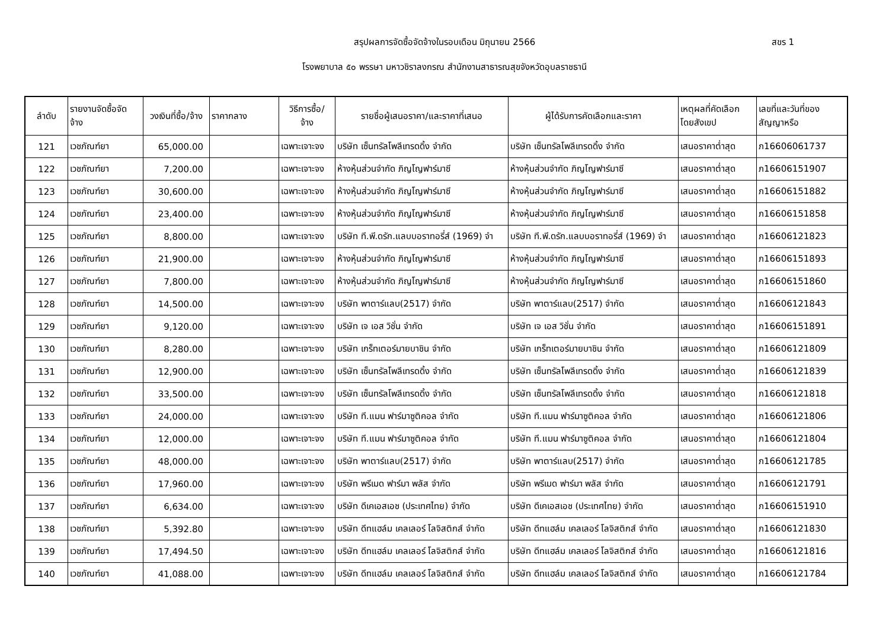สรุปผลการจัดซื้อจัดจ้างในรอบเดือน มิถุนายน 2566 สขร 1
โรงพยาบาล ๕๐ พรรษา มหาวชิราลงกรณ สำนักงานสาธารณสุขจังหวัดอุบลราชธานี
| ลำดับ | รายงานจัดซื้อจัด จ้าง | วงเงินที่ซื้อ/จ้าง | ราคากลาง | วิธีการซื้อ/ จ้าง | รายชื่อผู้เสนอราคา/และราคาที่เสนอ | ผู้ได้รับการคัดเลือกและราคา | เหตุผลที่คัดเลือก โดยสังเขป | เลขที่และวันที่ของ สัญญาหรือ |
| --- | --- | --- | --- | --- | --- | --- | --- | --- |
| 121 | เวชภัณฑ์ยา | 65,000.00 | | เฉพาะเจาะจง | บริษัท เซ็นทรัลโพลีเทรดดิ้ง จำกัด | บริษัท เซ็นทรัลโพลีเทรดดิ้ง จำกัด | เสนอราคาต่ำสุด | ภ16606061737 |
| 122 | เวชภัณฑ์ยา | 7,200.00 | | เฉพาะเจาะจง | ห้างหุ้นส่วนจำกัด ภิญโญฟาร์มาซี | ห้างหุ้นส่วนจำกัด ภิญโญฟาร์มาซี | เสนอราคาต่ำสุด | ภ16606151907 |
| 123 | เวชภัณฑ์ยา | 30,600.00 | | เฉพาะเจาะจง | ห้างหุ้นส่วนจำกัด ภิญโญฟาร์มาซี | ห้างหุ้นส่วนจำกัด ภิญโญฟาร์มาซี | เสนอราคาต่ำสุด | ภ16606151882 |
| 124 | เวชภัณฑ์ยา | 23,400.00 | | เฉพาะเจาะจง | ห้างหุ้นส่วนจำกัด ภิญโญฟาร์มาซี | ห้างหุ้นส่วนจำกัด ภิญโญฟาร์มาซี | เสนอราคาต่ำสุด | ภ16606151858 |
| 125 | เวชภัณฑ์ยา | 8,800.00 | | เฉพาะเจาะจง | บริษัท ที.พี.ดรัก.แลบบอราทอรี่ส์ (1969) จำ | บริษัท ที.พี.ดรัก.แลบบอราทอรี่ส์ (1969) จำ | เสนอราคาต่ำสุด | ภ16606121823 |
| 126 | เวชภัณฑ์ยา | 21,900.00 | | เฉพาะเจาะจง | ห้างหุ้นส่วนจำกัด ภิญโญฟาร์มาซี | ห้างหุ้นส่วนจำกัด ภิญโญฟาร์มาซี | เสนอราคาต่ำสุด | ภ16606151893 |
| 127 | เวชภัณฑ์ยา | 7,800.00 | | เฉพาะเจาะจง | ห้างหุ้นส่วนจำกัด ภิญโญฟาร์มาซี | ห้างหุ้นส่วนจำกัด ภิญโญฟาร์มาซี | เสนอราคาต่ำสุด | ภ16606151860 |
| 128 | เวชภัณฑ์ยา | 14,500.00 | | เฉพาะเจาะจง | บริษัท พาตาร์แลบ(2517) จำกัด | บริษัท พาตาร์แลบ(2517) จำกัด | เสนอราคาต่ำสุด | ภ16606121843 |
| 129 | เวชภัณฑ์ยา | 9,120.00 | | เฉพาะเจาะจง | บริษัท เจ เอส วิชั่น จำกัด | บริษัท เจ เอส วิชั่น จำกัด | เสนอราคาต่ำสุด | ภ16606151891 |
| 130 | เวชภัณฑ์ยา | 8,280.00 | | เฉพาะเจาะจง | บริษัท เกร็ทเตอร์มายบาชิน จำกัด | บริษัท เกร็ทเตอร์มายบาชิน จำกัด | เสนอราคาต่ำสุด | ภ16606121809 |
| 131 | เวชภัณฑ์ยา | 12,900.00 | | เฉพาะเจาะจง | บริษัท เซ็นทรัลโพลีเทรดดิ้ง จำกัด | บริษัท เซ็นทรัลโพลีเทรดดิ้ง จำกัด | เสนอราคาต่ำสุด | ภ16606121839 |
| 132 | เวชภัณฑ์ยา | 33,500.00 | | เฉพาะเจาะจง | บริษัท เซ็นทรัลโพลีเทรดดิ้ง จำกัด | บริษัท เซ็นทรัลโพลีเทรดดิ้ง จำกัด | เสนอราคาต่ำสุด | ภ16606121818 |
| 133 | เวชภัณฑ์ยา | 24,000.00 | | เฉพาะเจาะจง | บริษัท ที.แมน ฟาร์มาซูติคอล จำกัด | บริษัท ที.แมน ฟาร์มาซูติคอล จำกัด | เสนอราคาต่ำสุด | ภ16606121806 |
| 134 | เวชภัณฑ์ยา | 12,000.00 | | เฉพาะเจาะจง | บริษัท ที.แมน ฟาร์มาซูติคอล จำกัด | บริษัท ที.แมน ฟาร์มาซูติคอล จำกัด | เสนอราคาต่ำสุด | ภ16606121804 |
| 135 | เวชภัณฑ์ยา | 48,000.00 | | เฉพาะเจาะจง | บริษัท พาตาร์แลบ(2517) จำกัด | บริษัท พาตาร์แลบ(2517) จำกัด | เสนอราคาต่ำสุด | ภ16606121785 |
| 136 | เวชภัณฑ์ยา | 17,960.00 | | เฉพาะเจาะจง | บริษัท พรีเมด ฟาร์มา พลัส จำกัด | บริษัท พรีเมด ฟาร์มา พลัส จำกัด | เสนอราคาต่ำสุด | ภ16606121791 |
| 137 | เวชภัณฑ์ยา | 6,634.00 | | เฉพาะเจาะจง | บริษัท ดีเคเอสเอช (ประเทศไทย) จำกัด | บริษัท ดีเคเอสเอช (ประเทศไทย) จำกัด | เสนอราคาต่ำสุด | ภ16606151910 |
| 138 | เวชภัณฑ์ยา | 5,392.80 | | เฉพาะเจาะจง | บริษัท ดีทแฮล์ม เคลเลอร์ โลจิสติกส์ จำกัด | บริษัท ดีทแฮล์ม เคลเลอร์ โลจิสติกส์ จำกัด | เสนอราคาต่ำสุด | ภ16606121830 |
| 139 | เวชภัณฑ์ยา | 17,494.50 | | เฉพาะเจาะจง | บริษัท ดีทแฮล์ม เคลเลอร์ โลจิสติกส์ จำกัด | บริษัท ดีทแฮล์ม เคลเลอร์ โลจิสติกส์ จำกัด | เสนอราคาต่ำสุด | ภ16606121816 |
| 140 | เวชภัณฑ์ยา | 41,088.00 | | เฉพาะเจาะจง | บริษัท ดีทแฮล์ม เคลเลอร์ โลจิสติกส์ จำกัด | บริษัท ดีทแฮล์ม เคลเลอร์ โลจิสติกส์ จำกัด | เสนอราคาต่ำสุด | ภ16606121784 |